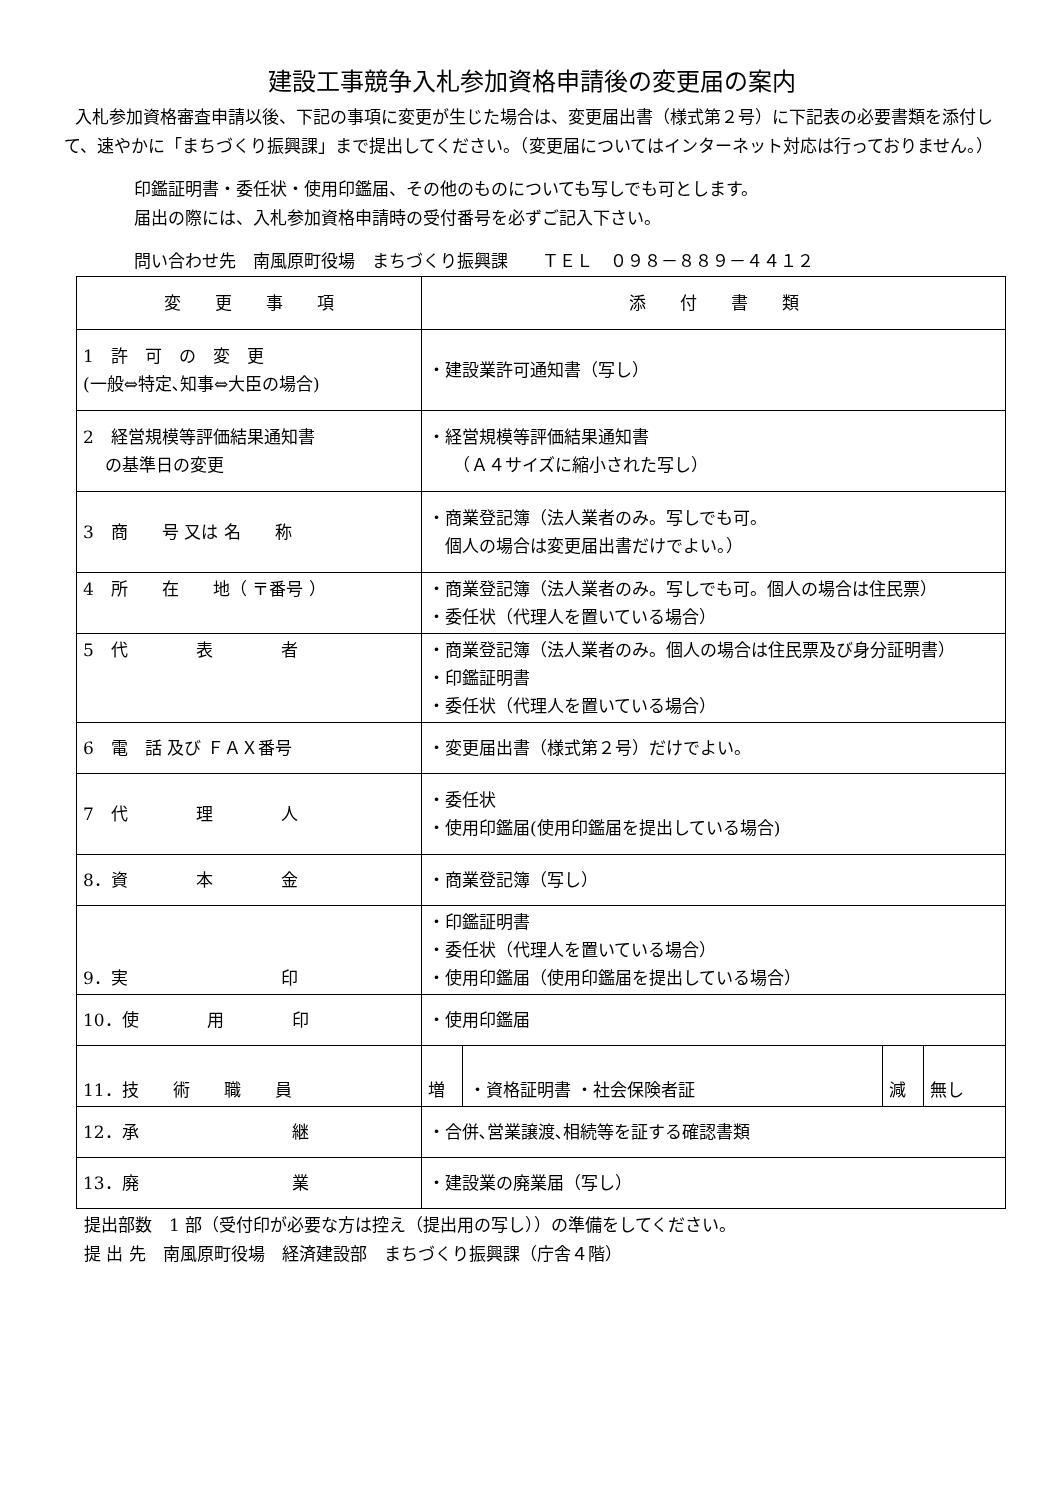建設工事競争入札参加資格申請後の変更届の案内
入札参加資格審査申請以後、下記の事項に変更が生じた場合は、変更届出書（様式第２号）に下記表の必要書類を添付して、速やかに「まちづくり振興課」まで提出してください。（変更届についてはインターネット対応は行っておりません。）
印鑑証明書・委任状・使用印鑑届、その他のものについても写しでも可とします。
届出の際には、入札参加資格申請時の受付番号を必ずご記入下さい。
問い合わせ先　南風原町役場　まちづくり振興課　　ＴＥＬ　０９８－８８９－４４１２
| 変 更 事 項 | 添 付 書 類 | | | |
| --- | --- | --- | --- | --- |
| 1 許 可 の 変 更 (一般⇔特定､知事⇔大臣の場合) | ・建設業許可通知書（写し） | | | |
| 2 経営規模等評価結果通知書 の基準日の変更 | ・経営規模等評価結果通知書 （Ａ４サイズに縮小された写し） | | | |
| 3 商 号 又は 名 称 | ・商業登記簿（法人業者のみ。写しでも可。 個人の場合は変更届出書だけでよい。） | | | |
| 4 所 在 地（ 〒番号 ） | ・商業登記簿（法人業者のみ。写しでも可。個人の場合は住民票） ・委任状（代理人を置いている場合） | | | |
| 5 代 表 者 | ・商業登記簿（法人業者のみ。個人の場合は住民票及び身分証明書） ・印鑑証明書 ・委任状（代理人を置いている場合） | | | |
| 6 電 話 及び ＦＡＸ番号 | ・変更届出書（様式第２号）だけでよい。 | | | |
| 7 代 理 人 | ・委任状 ・使用印鑑届(使用印鑑届を提出している場合) | | | |
| 8．資 本 金 | ・商業登記簿（写し） | | | |
| 9．実 印 | ・印鑑証明書 ・委任状（代理人を置いている場合） ・使用印鑑届（使用印鑑届を提出している場合） | | | |
| 10．使 用 印 | ・使用印鑑届 | | | |
| 11．技 術 職 員 | 増 | ・資格証明書 ・社会保険者証 | 減 | 無し |
| 12．承 継 | ・合併､営業譲渡､相続等を証する確認書類 | | | |
| 13．廃 業 | ・建設業の廃業届（写し） | | | |
提出部数　1 部（受付印が必要な方は控え（提出用の写し））の準備をしてください。
提 出 先　南風原町役場　経済建設部　まちづくり振興課（庁舎４階）